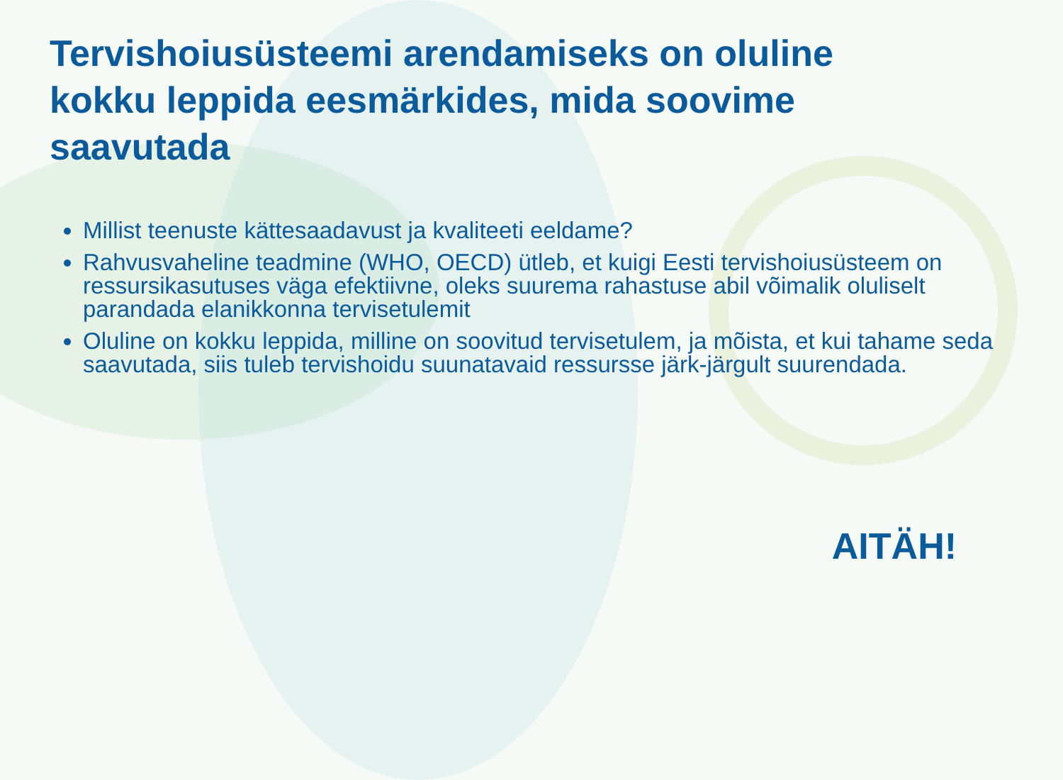Tervishoiusüsteemi arendamiseks on oluline kokku leppida eesmärkides, mida soovime saavutada
Millist teenuste kättesaadavust ja kvaliteeti eeldame?
Rahvusvaheline teadmine (WHO, OECD) ütleb, et kuigi Eesti tervishoiusüsteem on ressursikasutuses väga efektiivne, oleks suurema rahastuse abil võimalik oluliselt parandada elanikkonna tervisetulemit
Oluline on kokku leppida, milline on soovitud tervisetulem, ja mõista, et kui tahame seda saavutada, siis tuleb tervishoidu suunatavaid ressursse järk-järgult suurendada.
AITÄH!